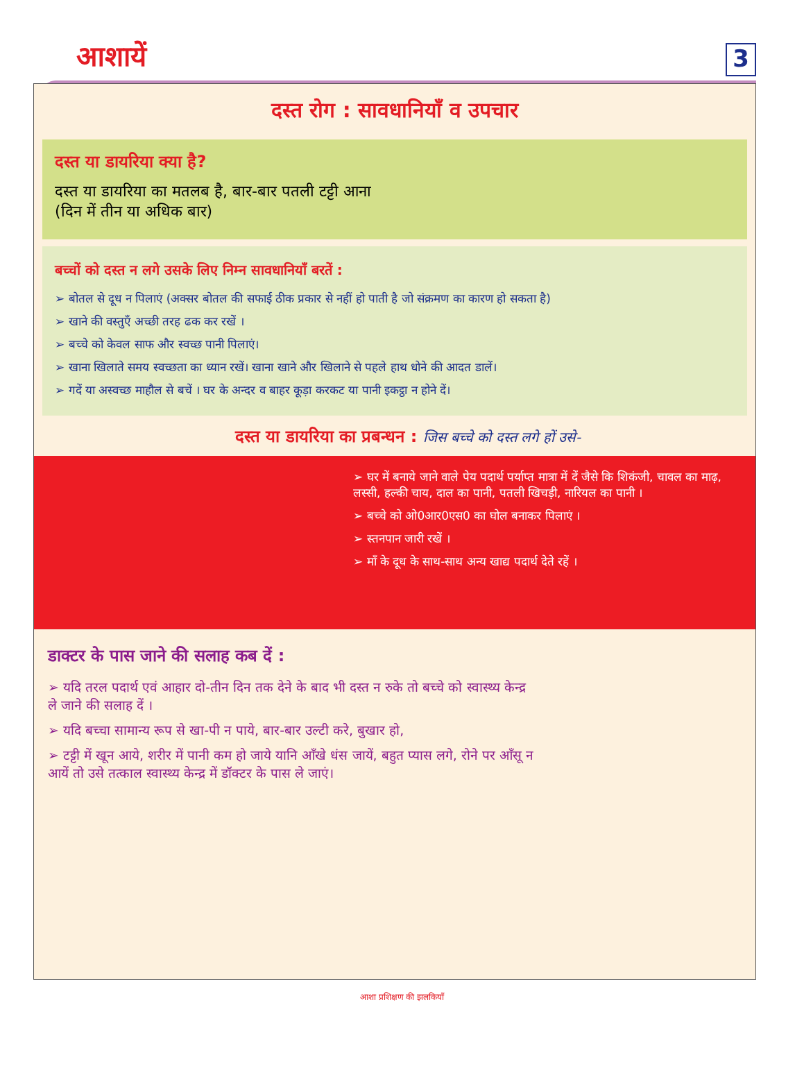आशायें 3
दस्त रोग : सावधानियाँ व उपचार
दस्त या डायरिया क्या है?
दस्त या डायरिया का मतलब है, बार-बार पतली टट्टी आना
(दिन में तीन या अधिक बार)
बच्चों को दस्त न लगे उसके लिए निम्न सावधानियाँ बरतें :
➢ बोतल से दूध न पिलाएं (अक्सर बोतल की सफाई ठीक प्रकार से नहीं हो पाती है जो संक्रमण का कारण हो सकता है)
➢ खाने की वस्तुएँ अच्छी तरह ढक कर रखें ।
➢ बच्चे को केवल साफ और स्वच्छ पानी पिलाएं।
➢ खाना खिलाते समय स्वच्छता का ध्यान रखें। खाना खाने और खिलाने से पहले हाथ धोने की आदत डालें।
➢ गदें या अस्वच्छ माहौल से बचें । घर के अन्दर व बाहर कूड़ा करकट या पानी इकट्ठा न होने दें।
दस्त या डायरिया का प्रबन्धन : जिस बच्चे को दस्त लगे हों उसे-
➢ घर में बनाये जाने वाले पेय पदार्थ पर्याप्त मात्रा में दें जैसे कि शिकंजी, चावल का माढ़, लस्सी, हल्की चाय, दाल का पानी, पतली खिचड़ी, नारियल का पानी ।
➢ बच्चे को ओ0आर0एस0 का घोल बनाकर पिलाएं ।
➢ स्तनपान जारी रखें ।
➢ माँ के दूध के साथ-साथ अन्य खाद्य पदार्थ देते रहें ।
डाक्टर के पास जाने की सलाह कब दें :
➢ यदि तरल पदार्थ एवं आहार दो-तीन दिन तक देने के बाद भी दस्त न रुके तो बच्चे को स्वास्थ्य केन्द्र ले जाने की सलाह दें ।
➢ यदि बच्चा सामान्य रूप से खा-पी न पाये, बार-बार उल्टी करे, बुखार हो,
➢ टट्टी में खून आये, शरीर में पानी कम हो जाये यानि आँखे धंस जायें, बहुत प्यास लगे, रोने पर आँसू न आयें तो उसे तत्काल स्वास्थ्य केन्द्र में डॉक्टर के पास ले जाएं।
आशा प्रशिक्षण की झलकियाँ